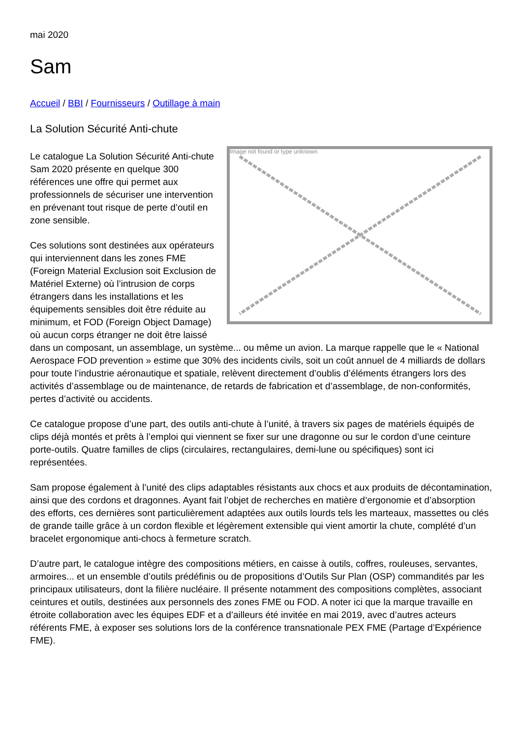mai 2020
Sam
Accueil / BBI / Fournisseurs / Outillage à main
La Solution Sécurité Anti-chute
Image not found or type unknown
Le catalogue La Solution Sécurité Anti-chute Sam 2020 présente en quelque 300 références une offre qui permet aux professionnels de sécuriser une intervention en prévenant tout risque de perte d’outil en zone sensible.
Ces solutions sont destinées aux opérateurs qui interviennent dans les zones FME (Foreign Material Exclusion soit Exclusion de Matériel Externe) où l’intrusion de corps étrangers dans les installations et les équipements sensibles doit être réduite au minimum, et FOD (Foreign Object Damage) où aucun corps étranger ne doit être laissé dans un composant, un assemblage, un système... ou même un avion. La marque rappelle que le « National Aerospace FOD prevention » estime que 30% des incidents civils, soit un coût annuel de 4 milliards de dollars pour toute l’industrie aéronautique et spatiale, relèvent directement d’oublis d’éléments étrangers lors des activités d’assemblage ou de maintenance, de retards de fabrication et d’assemblage, de non-conformités, pertes d’activité ou accidents.
Ce catalogue propose d’une part, des outils anti-chute à l’unité, à travers six pages de matériels équipés de clips déjà montés et prêts à l’emploi qui viennent se fixer sur une dragonne ou sur le cordon d’une ceinture porte-outils. Quatre familles de clips (circulaires, rectangulaires, demi-lune ou spécifiques) sont ici représentées.
Sam propose également à l’unité des clips adaptables résistants aux chocs et aux produits de décontamination, ainsi que des cordons et dragonnes. Ayant fait l’objet de recherches en matière d’ergonomie et d’absorption des efforts, ces dernières sont particulièrement adaptées aux outils lourds tels les marteaux, massettes ou clés de grande taille grâce à un cordon flexible et légèrement extensible qui vient amortir la chute, complété d’un bracelet ergonomique anti-chocs à fermeture scratch.
D’autre part, le catalogue intègre des compositions métiers, en caisse à outils, coffres, rouleuses, servantes, armoires... et un ensemble d’outils prédéfinis ou de propositions d’Outils Sur Plan (OSP) commandités par les principaux utilisateurs, dont la filière nucléaire. Il présente notamment des compositions complètes, associant ceintures et outils, destinées aux personnels des zones FME ou FOD. A noter ici que la marque travaille en étroite collaboration avec les équipes EDF et a d’ailleurs été invitée en mai 2019, avec d’autres acteurs référents FME, à exposer ses solutions lors de la conférence transnationale PEX FME (Partage d’Expérience FME).